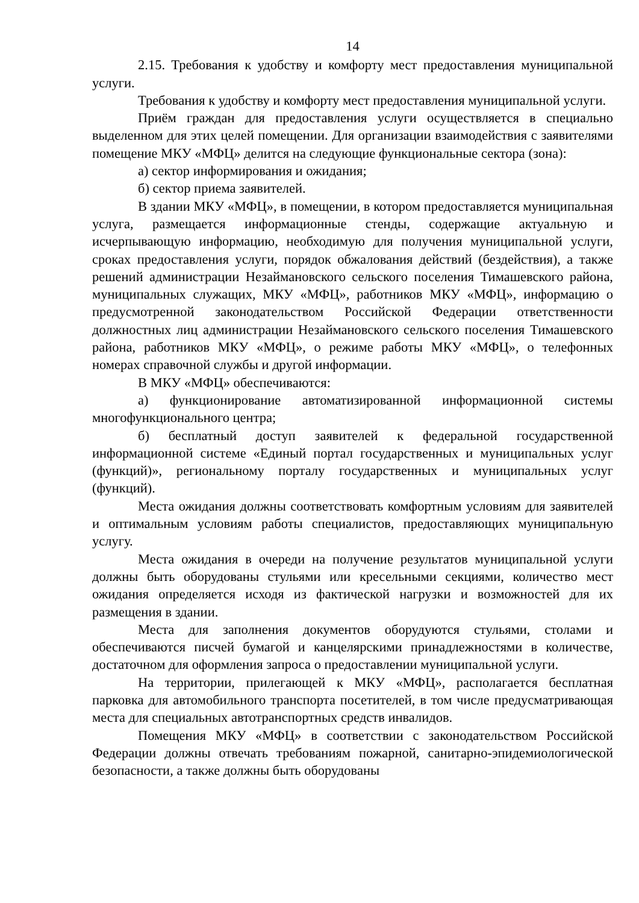14
2.15. Требования к удобству и комфорту мест предоставления муниципальной услуги.
Требования к удобству и комфорту мест предоставления муниципальной услуги.
Приём граждан для предоставления услуги осуществляется в специально выделенном для этих целей помещении. Для организации взаимодействия с заявителями помещение МКУ «МФЦ» делится на следующие функциональные сектора (зона):
а) сектор информирования и ожидания;
б) сектор приема заявителей.
В здании МКУ «МФЦ», в помещении, в котором предоставляется муниципальная услуга, размещается информационные стенды, содержащие актуальную и исчерпывающую информацию, необходимую для получения муниципальной услуги, сроках предоставления услуги, порядок обжалования действий (бездействия), а также решений администрации Незаймановского сельского поселения Тимашевского района, муниципальных служащих, МКУ «МФЦ», работников МКУ «МФЦ», информацию о предусмотренной законодательством Российской Федерации ответственности должностных лиц администрации Незаймановского сельского поселения Тимашевского района, работников МКУ «МФЦ», о режиме работы МКУ «МФЦ», о телефонных номерах справочной службы и другой информации.
В МКУ «МФЦ» обеспечиваются:
а) функционирование автоматизированной информационной системы многофункционального центра;
б) бесплатный доступ заявителей к федеральной государственной информационной системе «Единый портал государственных и муниципальных услуг (функций)», региональному порталу государственных и муниципальных услуг (функций).
Места ожидания должны соответствовать комфортным условиям для заявителей и оптимальным условиям работы специалистов, предоставляющих муниципальную услугу.
Места ожидания в очереди на получение результатов муниципальной услуги должны быть оборудованы стульями или кресельными секциями, количество мест ожидания определяется исходя из фактической нагрузки и возможностей для их размещения в здании.
Места для заполнения документов оборудуются стульями, столами и обеспечиваются писчей бумагой и канцелярскими принадлежностями в количестве, достаточном для оформления запроса о предоставлении муниципальной услуги.
На территории, прилегающей к МКУ «МФЦ», располагается бесплатная парковка для автомобильного транспорта посетителей, в том числе предусматривающая места для специальных автотранспортных средств инвалидов.
Помещения МКУ «МФЦ» в соответствии с законодательством Российской Федерации должны отвечать требованиям пожарной, санитарно-эпидемиологической безопасности, а также должны быть оборудованы